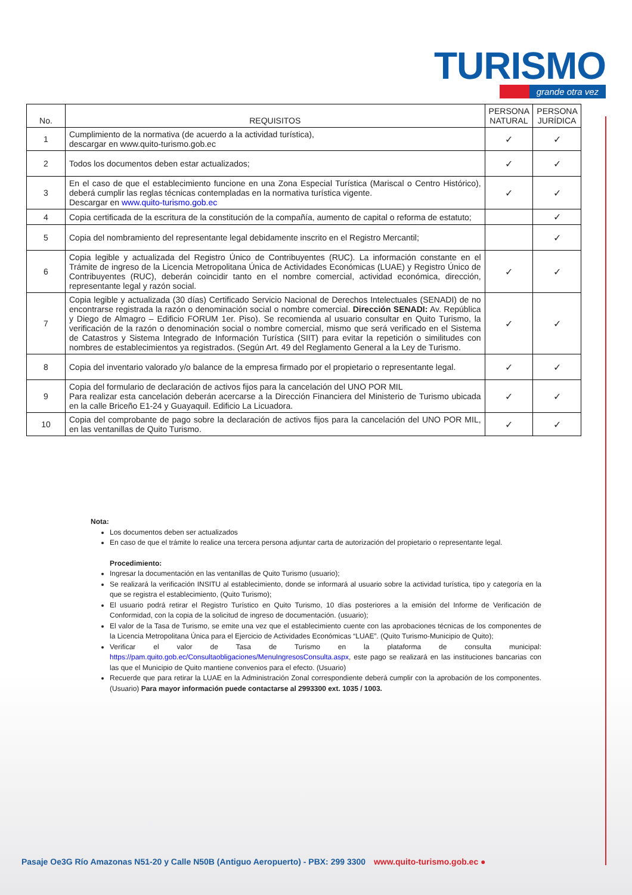TURISMO
grande otra vez
| No. | REQUISITOS | PERSONA NATURAL | PERSONA JURÍDICA |
| --- | --- | --- | --- |
| 1 | Cumplimiento de la normativa (de acuerdo a la actividad turística), descargar en www.quito-turismo.gob.ec | ✓ | ✓ |
| 2 | Todos los documentos deben estar actualizados; | ✓ | ✓ |
| 3 | En el caso de que el establecimiento funcione en una Zona Especial Turística (Mariscal o Centro Histórico), deberá cumplir las reglas técnicas contempladas en la normativa turística vigente. Descargar en www.quito-turismo.gob.ec | ✓ | ✓ |
| 4 | Copia certificada de la escritura de la constitución de la compañía, aumento de capital o reforma de estatuto; | | ✓ |
| 5 | Copia del nombramiento del representante legal debidamente inscrito en el Registro Mercantil; | | ✓ |
| 6 | Copia legible y actualizada del Registro Único de Contribuyentes (RUC). La información constante en el Trámite de ingreso de la Licencia Metropolitana Única de Actividades Económicas (LUAE) y Registro Único de Contribuyentes (RUC), deberán coincidir tanto en el nombre comercial, actividad económica, dirección, representante legal y razón social. | ✓ | ✓ |
| 7 | Copia legible y actualizada (30 días) Certificado Servicio Nacional de Derechos Intelectuales (SENADI) de no encontrarse registrada la razón o denominación social o nombre comercial. Dirección SENADI: Av. República y Diego de Almagro – Edificio FORUM 1er. Piso). Se recomienda al usuario consultar en Quito Turismo, la verificación de la razón o denominación social o nombre comercial, mismo que será verificado en el Sistema de Catastros y Sistema Integrado de Información Turística (SIIT) para evitar la repetición o similitudes con nombres de establecimientos ya registrados. (Según Art. 49 del Reglamento General a la Ley de Turismo. | ✓ | ✓ |
| 8 | Copia del inventario valorado y/o balance de la empresa firmado por el propietario o representante legal. | ✓ | ✓ |
| 9 | Copia del formulario de declaración de activos fijos para la cancelación del UNO POR MIL Para realizar esta cancelación deberán acercarse a la Dirección Financiera del Ministerio de Turismo ubicada en la calle Briceño E1-24 y Guayaquil. Edificio La Licuadora. | ✓ | ✓ |
| 10 | Copia del comprobante de pago sobre la declaración de activos fijos para la cancelación del UNO POR MIL, en las ventanillas de Quito Turismo. | ✓ | ✓ |
Nota:
Los documentos deben ser actualizados
En caso de que el trámite lo realice una tercera persona adjuntar carta de autorización del propietario o representante legal.
Procedimiento:
Ingresar la documentación en las ventanillas de Quito Turismo (usuario);
Se realizará la verificación INSITU al establecimiento, donde se informará al usuario sobre la actividad turística, tipo y categoría en la que se registra el establecimiento, (Quito Turismo);
El usuario podrá retirar el Registro Turístico en Quito Turismo, 10 días posteriores a la emisión del Informe de Verificación de Conformidad, con la copia de la solicitud de ingreso de documentación. (usuario);
El valor de la Tasa de Turismo, se emite una vez que el establecimiento cuente con las aprobaciones técnicas de los componentes de la Licencia Metropolitana Única para el Ejercicio de Actividades Económicas “LUAE”. (Quito Turismo-Municipio de Quito);
Verificar el valor de Tasa de Turismo en la plataforma de consulta municipal: https://pam.quito.gob.ec/Consultaobligaciones/MenuIngresosConsulta.aspx, este pago se realizará en las instituciones bancarias con las que el Municipio de Quito mantiene convenios para el efecto. (Usuario)
Recuerde que para retirar la LUAE en la Administración Zonal correspondiente deberá cumplir con la aprobación de los componentes. (Usuario) Para mayor información puede contactarse al 2993300 ext. 1035 / 1003.
Pasaje Oe3G Río Amazonas N51-20 y Calle N50B (Antiguo Aeropuerto) - PBX: 299 3300 www.quito-turismo.gob.ec ●